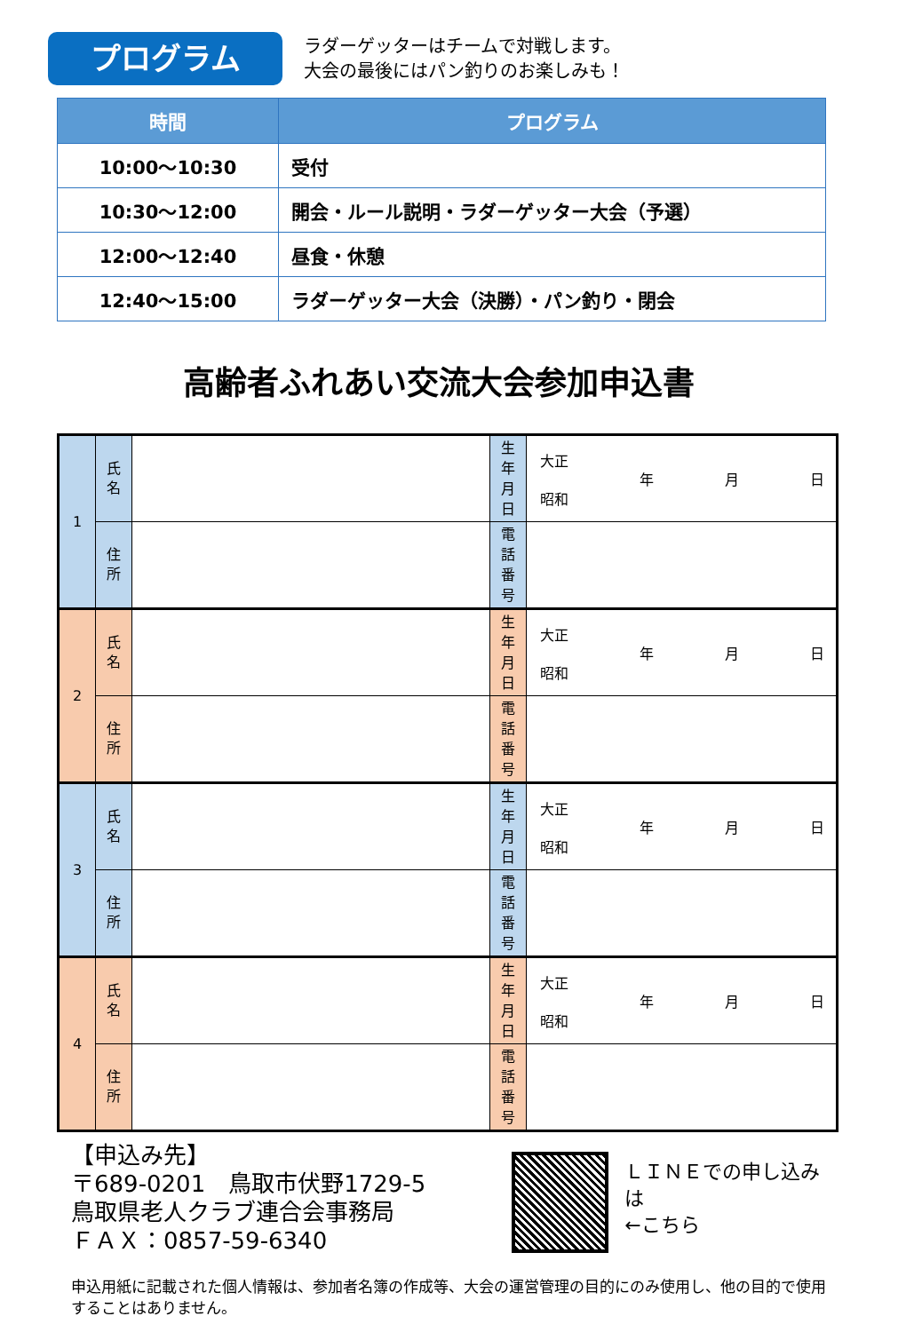プログラム
ラダーゲッターはチームで対戦します。
大会の最後にはパン釣りのお楽しみも！
| 時間 | プログラム |
| --- | --- |
| 10:00～10:30 | 受付 |
| 10:30～12:00 | 開会・ルール説明・ラダーゲッター大会（予選） |
| 12:00～12:40 | 昼食・休憩 |
| 12:40～15:00 | ラダーゲッター大会（決勝）・パン釣り・閉会 |
高齢者ふれあい交流大会参加申込書
| 1 | 氏 名 | | 生 年 月 日 | 大正 昭和 年 月 日 |
| | 住 所 | | 電 話 番 号 | |
| 2 | 氏 名 | | 生 年 月 日 | 大正 昭和 年 月 日 |
| | 住 所 | | 電 話 番 号 | |
| 3 | 氏 名 | | 生 年 月 日 | 大正 昭和 年 月 日 |
| | 住 所 | | 電 話 番 号 | |
| 4 | 氏 名 | | 生 年 月 日 | 大正 昭和 年 月 日 |
| | 住 所 | | 電 話 番 号 | |
【申込み先】
〒689-0201　鳥取市伏野1729-5
鳥取県老人クラブ連合会事務局
ＦＡＸ：0857-59-6340
ＬＩＮＥでの申し込みは
←こちら
申込用紙に記載された個人情報は、参加者名簿の作成等、大会の運営管理の目的にのみ使用し、他の目的で使用することはありません。